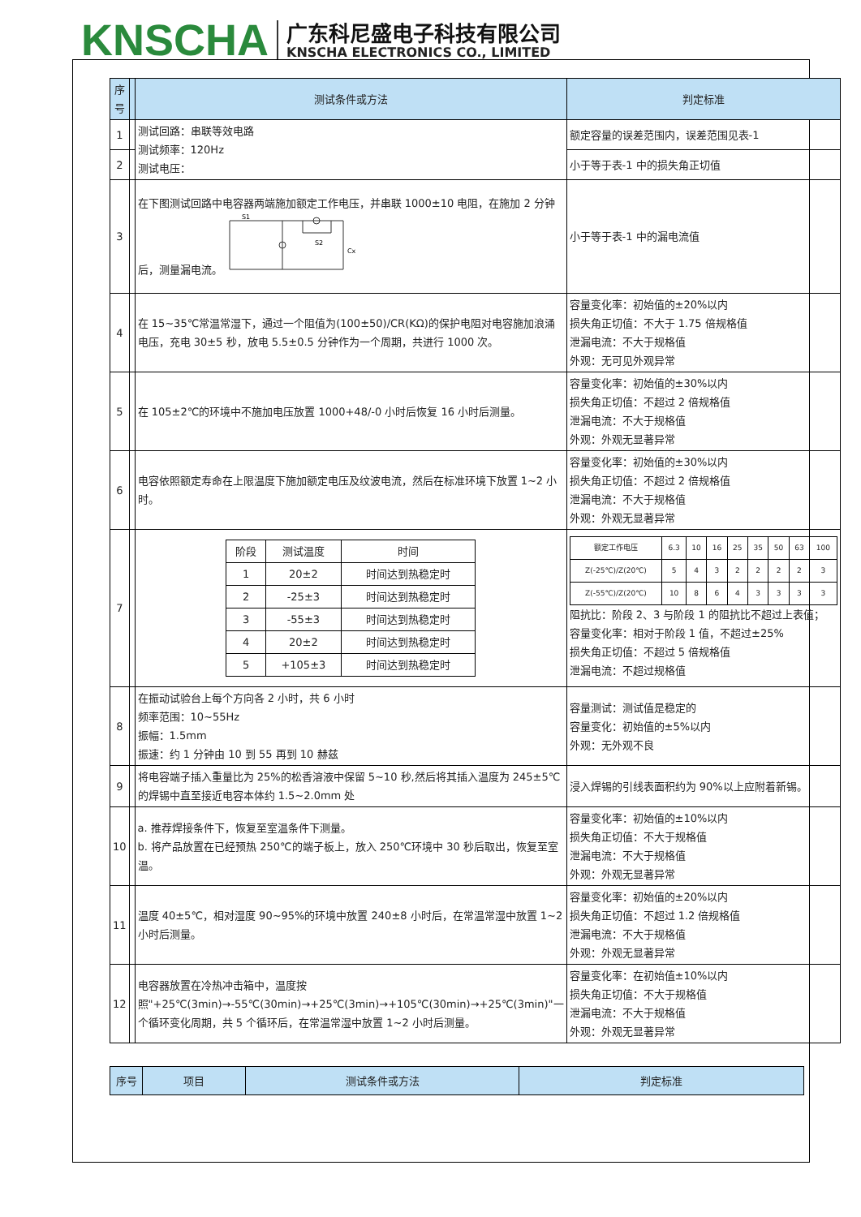KNSCHA
广东科尼盛电子科技有限公司
KNSCHA ELECTRONICS CO., LIMITED
| 序号 | | 测试条件或方法 | 判定标准 |
| --- | --- | --- | --- |
| 1 | | 测试回路：串联等效电路 测试频率：120Hz 测试电压： | 额定容量的误差范围内，误差范围见表-1 |
| 2 | | | 小于等于表-1 中的损失角正切值 |
| 3 | | 在下图测试回路中电容器两端施加额定工作电压，并串联 1000±10 电阻，在施加 2 分钟后，测量漏电流。 S1 S2 Cx | 小于等于表-1 中的漏电流值 |
| 4 | | 在 15~35℃常温常湿下，通过一个阻值为(100±50)/CR(KΩ)的保护电阻对电容施加浪涌电压，充电 30±5 秒，放电 5.5±0.5 分钟作为一个周期，共进行 1000 次。 | 容量变化率：初始值的±20%以内 损失角正切值：不大于 1.75 倍规格值 泄漏电流：不大于规格值 外观：无可见外观异常 |
| 5 | | 在 105±2℃的环境中不施加电压放置 1000+48/-0 小时后恢复 16 小时后测量。 | 容量变化率：初始值的±30%以内 损失角正切值：不超过 2 倍规格值 泄漏电流：不大于规格值 外观：外观无显著异常 |
| 6 | | 电容依照额定寿命在上限温度下施加额定电压及纹波电流，然后在标准环境下放置 1~2 小时。 | 容量变化率：初始值的±30%以内 损失角正切值：不超过 2 倍规格值 泄漏电流：不大于规格值 外观：外观无显著异常 |
| 7 | | / 阶段 / 测试温度 / 时间 / / 1 / 20±2 / 时间达到热稳定时 / / 2 / -25±3 / 时间达到热稳定时 / / 3 / -55±3 / 时间达到热稳定时 / / 4 / 20±2 / 时间达到热稳定时 / / 5 / +105±3 / 时间达到热稳定时 / | / 额定工作电压 / 6.3 / 10 / 16 / 25 / 35 / 50 / 63 / 100 / / Z(-25℃)/Z(20℃) / 5 / 4 / 3 / 2 / 2 / 2 / 2 / 3 / / Z(-55℃)/Z(20℃) / 10 / 8 / 6 / 4 / 3 / 3 / 3 / 3 / 阻抗比：阶段 2、3 与阶段 1 的阻抗比不超过上表值； 容量变化率：相对于阶段 1 值，不超过±25% 损失角正切值：不超过 5 倍规格值 泄漏电流：不超过规格值 |
| 8 | | 在振动试验台上每个方向各 2 小时，共 6 小时 频率范围：10~55Hz 振幅：1.5mm 振速：约 1 分钟由 10 到 55 再到 10 赫兹 | 容量测试：测试值是稳定的 容量变化：初始值的±5%以内 外观：无外观不良 |
| 9 | | 将电容端子插入重量比为 25%的松香溶液中保留 5~10 秒,然后将其插入温度为 245±5℃的焊锡中直至接近电容本体约 1.5~2.0mm 处 | 浸入焊锡的引线表面积约为 90%以上应附着新锡。 |
| 10 | | a. 推荐焊接条件下，恢复至室温条件下测量。 b. 将产品放置在已经预热 250℃的端子板上，放入 250℃环境中 30 秒后取出，恢复至室温。 | 容量变化率：初始值的±10%以内 损失角正切值：不大于规格值 泄漏电流：不大于规格值 外观：外观无显著异常 |
| 11 | | 温度 40±5℃，相对湿度 90~95%的环境中放置 240±8 小时后，在常温常湿中放置 1~2 小时后测量。 | 容量变化率：初始值的±20%以内 损失角正切值：不超过 1.2 倍规格值 泄漏电流：不大于规格值 外观：外观无显著异常 |
| 12 | | 电容器放置在冷热冲击箱中，温度按照"+25℃(3min)→-55℃(30min)→+25℃(3min)→+105℃(30min)→+25℃(3min)"一个循环变化周期，共 5 个循环后，在常温常湿中放置 1~2 小时后测量。 | 容量变化率：在初始值±10%以内 损失角正切值：不大于规格值 泄漏电流：不大于规格值 外观：外观无显著异常 |
| 序号 | 项目 | 测试条件或方法 | 判定标准 |
| --- | --- | --- | --- |